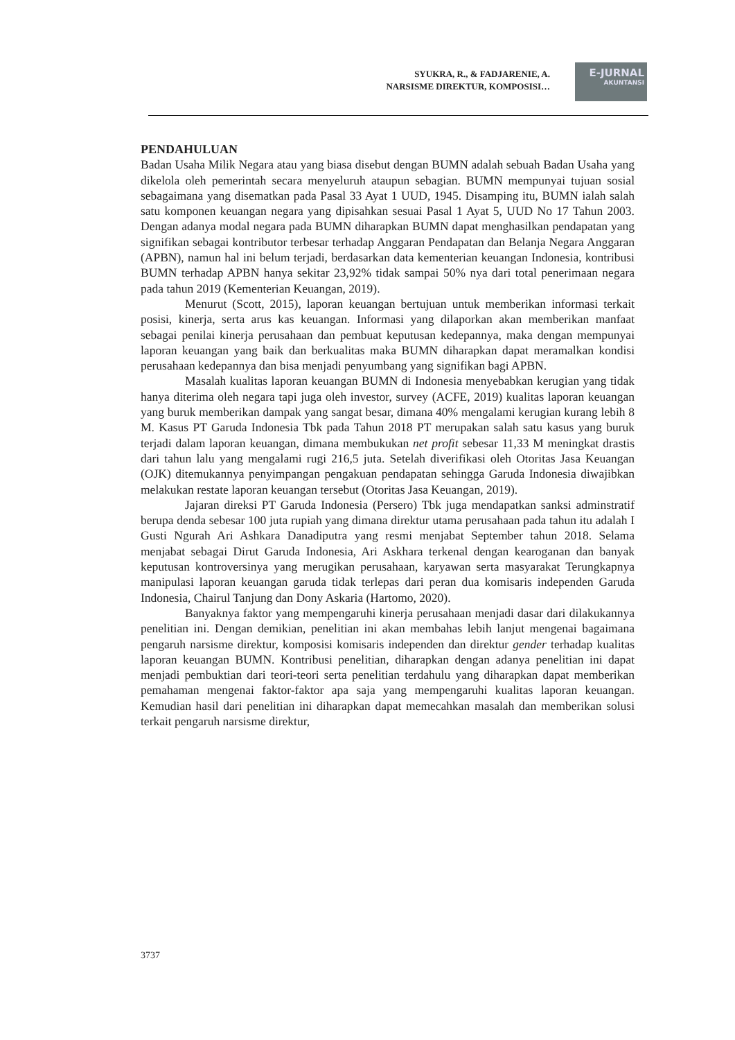SYUKRA, R., & FADJARENIE, A.
NARSISME DIREKTUR, KOMPOSISI…
E-JURNAL
AKUNTANSI
PENDAHULUAN
Badan Usaha Milik Negara atau yang biasa disebut dengan BUMN adalah sebuah Badan Usaha yang dikelola oleh pemerintah secara menyeluruh ataupun sebagian. BUMN mempunyai tujuan sosial sebagaimana yang disematkan pada Pasal 33 Ayat 1 UUD, 1945. Disamping itu, BUMN ialah salah satu komponen keuangan negara yang dipisahkan sesuai Pasal 1 Ayat 5, UUD No 17 Tahun 2003. Dengan adanya modal negara pada BUMN diharapkan BUMN dapat menghasilkan pendapatan yang signifikan sebagai kontributor terbesar terhadap Anggaran Pendapatan dan Belanja Negara Anggaran (APBN), namun hal ini belum terjadi, berdasarkan data kementerian keuangan Indonesia, kontribusi BUMN terhadap APBN hanya sekitar 23,92% tidak sampai 50% nya dari total penerimaan negara pada tahun 2019 (Kementerian Keuangan, 2019).
Menurut (Scott, 2015), laporan keuangan bertujuan untuk memberikan informasi terkait posisi, kinerja, serta arus kas keuangan. Informasi yang dilaporkan akan memberikan manfaat sebagai penilai kinerja perusahaan dan pembuat keputusan kedepannya, maka dengan mempunyai laporan keuangan yang baik dan berkualitas maka BUMN diharapkan dapat meramalkan kondisi perusahaan kedepannya dan bisa menjadi penyumbang yang signifikan bagi APBN.
Masalah kualitas laporan keuangan BUMN di Indonesia menyebabkan kerugian yang tidak hanya diterima oleh negara tapi juga oleh investor, survey (ACFE, 2019) kualitas laporan keuangan yang buruk memberikan dampak yang sangat besar, dimana 40% mengalami kerugian kurang lebih 8 M. Kasus PT Garuda Indonesia Tbk pada Tahun 2018 PT merupakan salah satu kasus yang buruk terjadi dalam laporan keuangan, dimana membukukan net profit sebesar 11,33 M meningkat drastis dari tahun lalu yang mengalami rugi 216,5 juta. Setelah diverifikasi oleh Otoritas Jasa Keuangan (OJK) ditemukannya penyimpangan pengakuan pendapatan sehingga Garuda Indonesia diwajibkan melakukan restate laporan keuangan tersebut (Otoritas Jasa Keuangan, 2019).
Jajaran direksi PT Garuda Indonesia (Persero) Tbk juga mendapatkan sanksi adminstratif berupa denda sebesar 100 juta rupiah yang dimana direktur utama perusahaan pada tahun itu adalah I Gusti Ngurah Ari Ashkara Danadiputra yang resmi menjabat September tahun 2018. Selama menjabat sebagai Dirut Garuda Indonesia, Ari Askhara terkenal dengan kearoganan dan banyak keputusan kontroversinya yang merugikan perusahaan, karyawan serta masyarakat Terungkapnya manipulasi laporan keuangan garuda tidak terlepas dari peran dua komisaris independen Garuda Indonesia, Chairul Tanjung dan Dony Askaria (Hartomo, 2020).
Banyaknya faktor yang mempengaruhi kinerja perusahaan menjadi dasar dari dilakukannya penelitian ini. Dengan demikian, penelitian ini akan membahas lebih lanjut mengenai bagaimana pengaruh narsisme direktur, komposisi komisaris independen dan direktur gender terhadap kualitas laporan keuangan BUMN. Kontribusi penelitian, diharapkan dengan adanya penelitian ini dapat menjadi pembuktian dari teori-teori serta penelitian terdahulu yang diharapkan dapat memberikan pemahaman mengenai faktor-faktor apa saja yang mempengaruhi kualitas laporan keuangan. Kemudian hasil dari penelitian ini diharapkan dapat memecahkan masalah dan memberikan solusi terkait pengaruh narsisme direktur,
3737